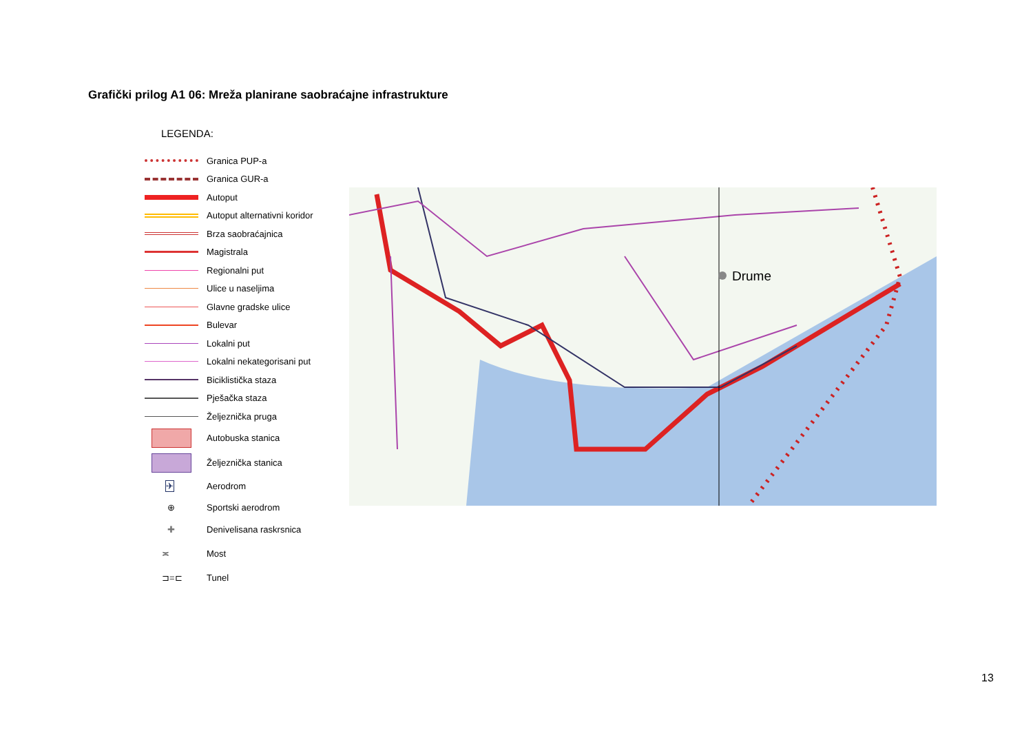Grafički prilog A1 06: Mreža planirane saobraćajne infrastrukture
LEGENDA:
Granica PUP-a
Granica GUR-a
Autoput
Autoput alternativni koridor
Brza saobraćajnica
Magistrala
Regionalni put
Ulice u naseljima
Glavne gradske ulice
Bulevar
Lokalni put
Lokalni nekategorisani put
Biciklistička staza
Pješačka staza
Željeznička pruga
Autobuska stanica
Željeznička stanica
✈
Aerodrom
⊕
Sportski aerodrom
✚
Denivelisana raskrsnica
≍
Most
⊐=⊏
Tunel
Drume
13